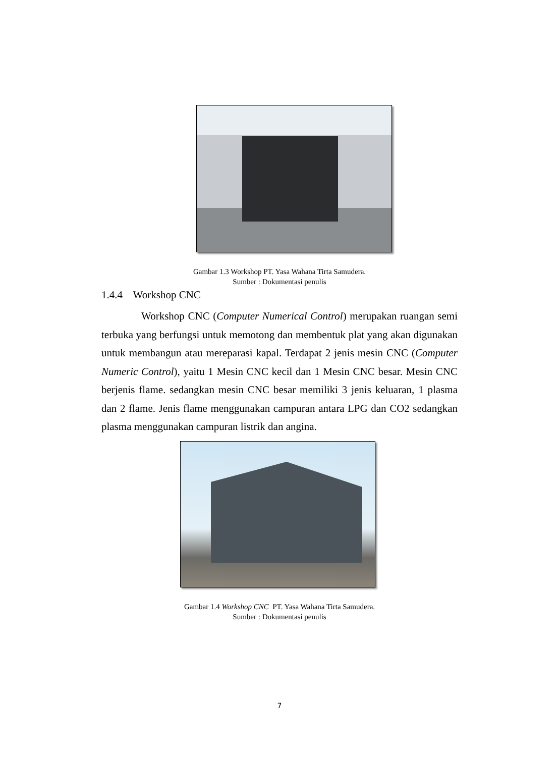Gambar 1.3 Workshop PT. Yasa Wahana Tirta Samudera.
Sumber : Dokumentasi penulis
1.4.4 Workshop CNC
Workshop CNC (Computer Numerical Control) merupakan ruangan semi terbuka yang berfungsi untuk memotong dan membentuk plat yang akan digunakan untuk membangun atau mereparasi kapal. Terdapat 2 jenis mesin CNC (Computer Numeric Control), yaitu 1 Mesin CNC kecil dan 1 Mesin CNC besar. Mesin CNC berjenis flame. sedangkan mesin CNC besar memiliki 3 jenis keluaran, 1 plasma dan 2 flame. Jenis flame menggunakan campuran antara LPG dan CO2 sedangkan plasma menggunakan campuran listrik dan angina.
Gambar 1.4 Workshop CNC PT. Yasa Wahana Tirta Samudera.
Sumber : Dokumentasi penulis
7